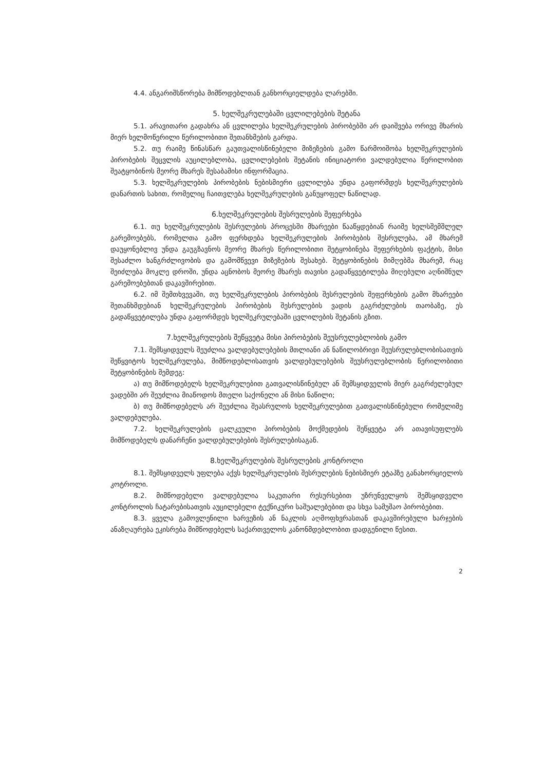4.4. ანგარიშსწორება მიმწოდებლთან განხორციელდება ლარებში.
5. ხელშეკრულებაში ცვლილებების შეტანა
5.1. არავითარი გადახრა ან ცვლილება ხელშეკრულების პირობებში არ დაიშვება ორივე მხარის მიერ ხელმოწერილი წერილობითი შეთანხმების გარდა.
5.2. თუ რაიმე წინასწარ გაუთვალისწინებელი მიზეზების გამო წარმოიშობა ხელშეკრულების პირობების შეცვლის აუცილებლობა, ცვლილებების შეტანის ინიციატორი ვალდებულია წერილობით შეატყობინოს მეორე მხარეს შესაბამისი ინფორმაცია.
5.3. ხელშეკრულების პირობების ნებისმიერი ცვლილება უნდა გაფორმდეს ხელშეკრულების დანართის სახით, რომელიც ჩაითვლება ხელშეკრულების განუყოფელ ნაწილად.
6.ხელშეკრულების შესრულების შეფერხება
6.1. თუ ხელშეკრულების შესრულების პროცესში მხარეები წააწყდებიან რაიმე ხელსშემშლელ გარემოებებს, რომელთა გამო ფერხდება ხელშეკრულების პირობების შესრულება, ამ მხარემ დაუყონებლივ უნდა გაუგზავნოს მეორე მხარეს წერილობითი შეტყობინება შეფერხების ფაქტის, მისი შესაძლო ხანგრძლივობის და გამომწვევი მიზეზების შესახებ. შეტყობინების მიმღებმა მხარემ, რაც შეიძლება მოკლე დროში, უნდა აცნობოს მეორე მხარეს თავისი გადაწყვეტილება მიღებული აღნიშნულ გარემოებებთან დაკავშირებით.
6.2. იმ შემთხვევაში, თუ ხელშეკრულების პირობების შესრულების შეფერხების გამო მხარეები შეთანხმდებიან ხელშეკრულების პირობების შესრულების ვადის გაგრძელების თაობაზე, ეს გადაწყვეტილება უნდა გაფორმდეს ხელშეკრულებაში ცვლილების შეტანის გზით.
7.ხელშეკრულების შეწყვეტა მისი პირობების შეუსრულებლობის გამო
7.1. შემსყიდველს შეუძლია ვალდებულებების მთლიანი ან ნაწილობრივი შეუსრულებლობისათვის შეწყვიტოს ხელშეკრულება, მიმწოდებლისათვის ვალდებულებების შეუსრულებლობის წერილობითი შეტყობინების შემდეგ:
ა) თუ მიმწოდებელს ხელშეკრულებით გათვალისწინებულ ან შემსყიდველის მიერ გაგრძელებულ ვადებში არ შეუძლია მიაწოდოს მთელი საქონელი ან მისი ნაწილი;
ბ) თუ მიმწოდებელს არ შეუძლია შეასრულოს ხელშეკრულებით გათვალისწინებული რომელიმე ვალდებულება.
7.2. ხელშეკრულების ცალკეული პირობების მოქმედების შეწყვეტა არ ათავისუფლებს მიმწოდებელს დანარჩენი ვალდებულებების შესრულებისაგან.
8.ხელშეკრულების შესრულების კონტროლი
8.1. შემსყიდველს უფლება აქვს ხელშეკრულების შესრულების ნებისმიერ ეტაპზე განახორციელოს კოტროლი.
8.2. მიმწოდებელი ვალდებულია საკუთარი რესურსებით უზრუნველყოს შემსყიდველი კონტროლის ჩატარებისათვის აუცილებელი ტექნიკური საშუალებებით და სხვა სამუშაო პირობებით.
8.3. ყველა გამოვლენილი ხარვეზის ან ნაკლის აღმოფხვრასთან დაკავშირებული ხარჯების ანაზღაურება ეკისრება მიმწოდებელს საქართველოს კანონმდებლობით დადგენილი წესით.
2